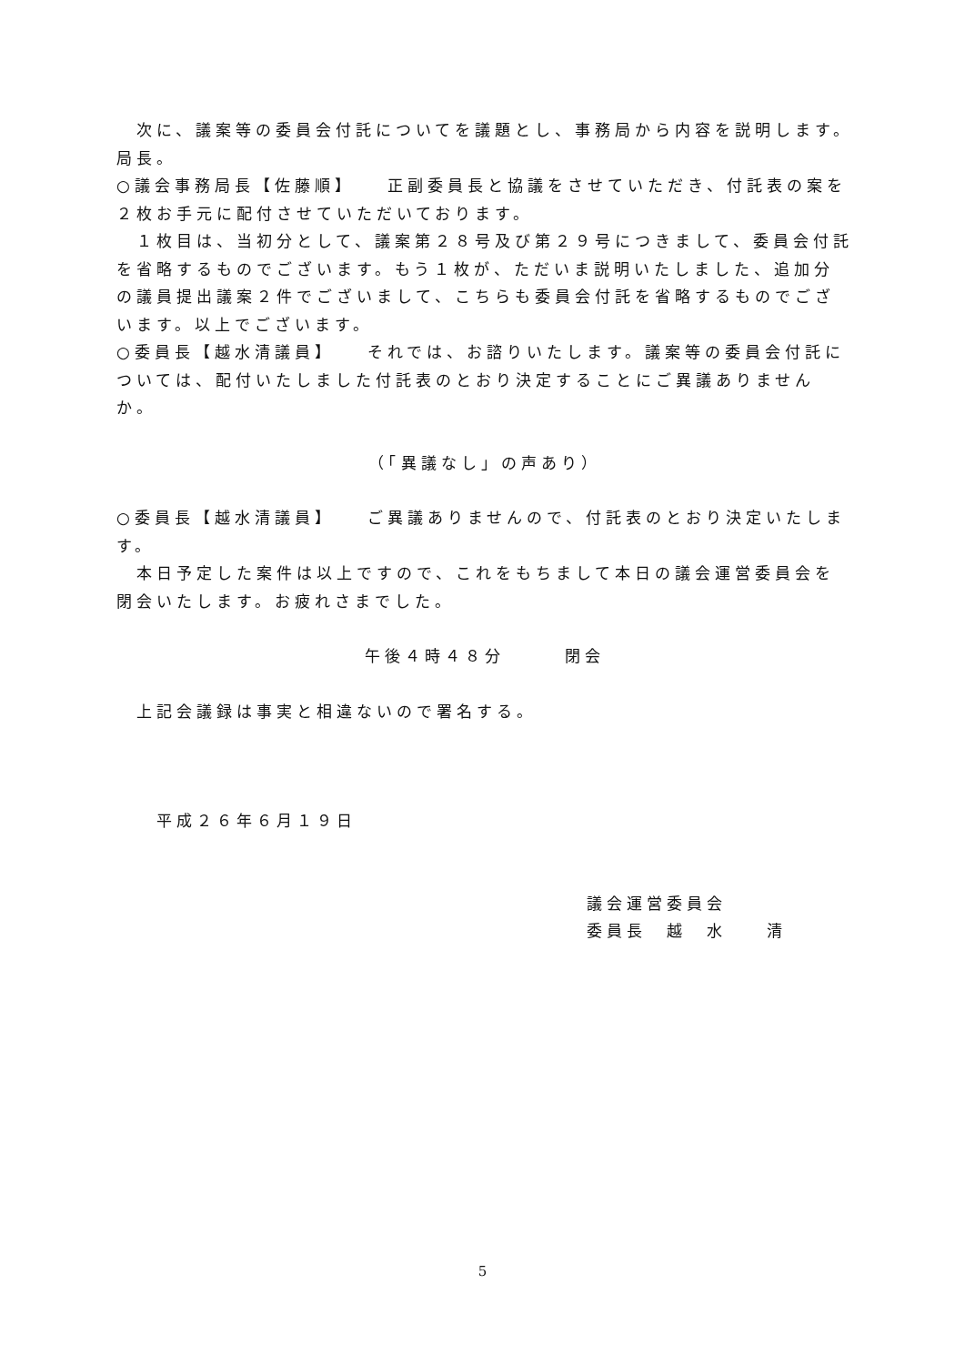次に、議案等の委員会付託についてを議題とし、事務局から内容を説明します。局長。
○議会事務局長【佐藤順】　　正副委員長と協議をさせていただき、付託表の案を２枚お手元に配付させていただいております。
　１枚目は、当初分として、議案第２８号及び第２９号につきまして、委員会付託を省略するものでございます。もう１枚が、ただいま説明いたしました、追加分の議員提出議案２件でございまして、こちらも委員会付託を省略するものでございます。以上でございます。
○委員長【越水清議員】　　それでは、お諮りいたします。議案等の委員会付託については、配付いたしました付託表のとおり決定することにご異議ありませんか。
（「異議なし」の声あり）
○委員長【越水清議員】　　ご異議ありませんので、付託表のとおり決定いたします。
　本日予定した案件は以上ですので、これをもちまして本日の議会運営委員会を閉会いたします。お疲れさまでした。
午後４時４８分　　　閉会
　上記会議録は事実と相違ないので署名する。
　　平成２６年６月１９日
議会運営委員会
委員長　越　水　　清
5